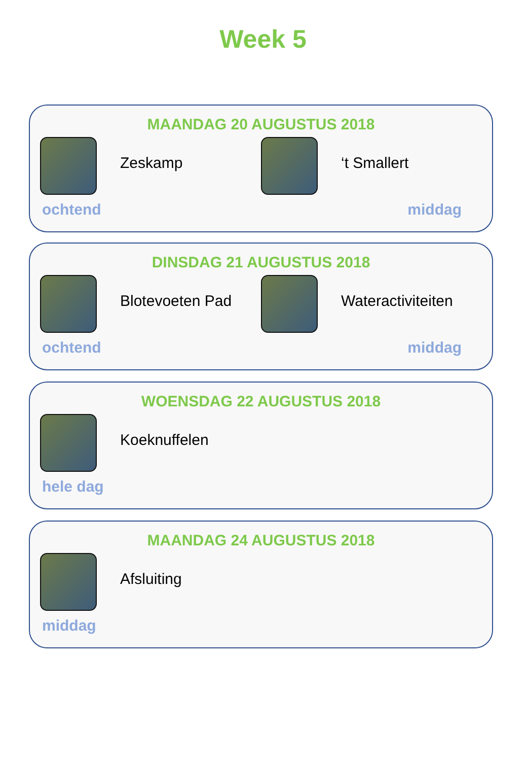Week 5
MAANDAG 20 AUGUSTUS 2018
Zeskamp
ochtend
‘t Smallert
middag
DINSDAG 21 AUGUSTUS 2018
Blotevoeten Pad
ochtend
Wateractiviteiten
middag
WOENSDAG 22 AUGUSTUS 2018
Koeknuffelen
hele dag
MAANDAG 24 AUGUSTUS 2018
Afsluiting
middag